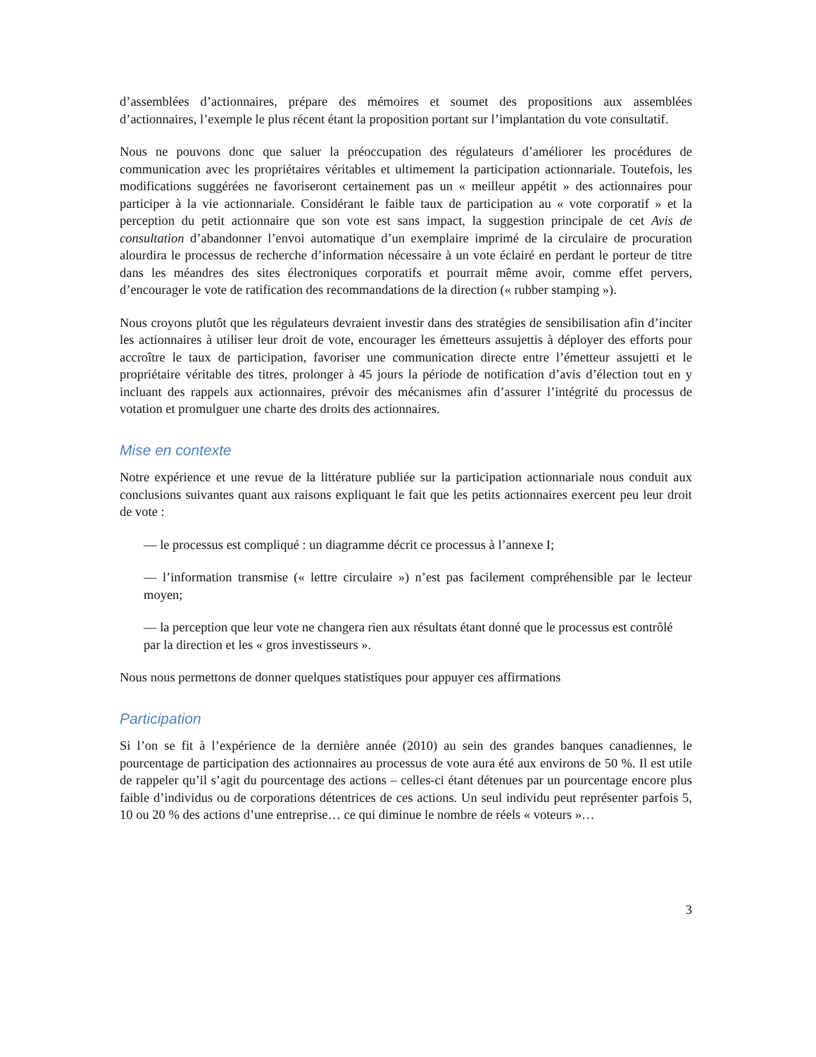d’assemblées d’actionnaires, prépare des mémoires et soumet des propositions aux assemblées d’actionnaires, l’exemple le plus récent étant la proposition portant sur l’implantation du vote consultatif.
Nous ne pouvons donc que saluer la préoccupation des régulateurs d’améliorer les procédures de communication avec les propriétaires véritables et ultimement la participation actionnariale. Toutefois, les modifications suggérées ne favoriseront certainement pas un « meilleur appétit » des actionnaires pour participer à la vie actionnariale. Considérant le faible taux de participation au « vote corporatif » et la perception du petit actionnaire que son vote est sans impact, la suggestion principale de cet Avis de consultation d’abandonner l’envoi automatique d’un exemplaire imprimé de la circulaire de procuration alourdira le processus de recherche d’information nécessaire à un vote éclairé en perdant le porteur de titre dans les méandres des sites électroniques corporatifs et pourrait même avoir, comme effet pervers, d’encourager le vote de ratification des recommandations de la direction (« rubber stamping »).
Nous croyons plutôt que les régulateurs devraient investir dans des stratégies de sensibilisation afin d’inciter les actionnaires à utiliser leur droit de vote, encourager les émetteurs assujettis à déployer des efforts pour accroître le taux de participation, favoriser une communication directe entre l’émetteur assujetti et le propriétaire véritable des titres, prolonger à 45 jours la période de notification d’avis d’élection tout en y incluant des rappels aux actionnaires, prévoir des mécanismes afin d’assurer l’intégrité du processus de votation et promulguer une charte des droits des actionnaires.
Mise en contexte
Notre expérience et une revue de la littérature publiée sur la participation actionnariale nous conduit aux conclusions suivantes quant aux raisons expliquant le fait que les petits actionnaires exercent peu leur droit de vote :
— le processus est compliqué : un diagramme décrit ce processus à l’annexe I;
— l’information transmise (« lettre circulaire ») n’est pas facilement compréhensible par le lecteur moyen;
— la perception que leur vote ne changera rien aux résultats étant donné que le processus est contrôlé par la direction et les « gros investisseurs ».
Nous nous permettons de donner quelques statistiques pour appuyer ces affirmations
Participation
Si l’on se fit à l’expérience de la dernière année (2010) au sein des grandes banques canadiennes, le pourcentage de participation des actionnaires au processus de vote aura été aux environs de 50 %. Il est utile de rappeler qu’il s’agit du pourcentage des actions – celles-ci étant détenues par un pourcentage encore plus faible d’individus ou de corporations détentrices de ces actions. Un seul individu peut représenter parfois 5, 10 ou 20 % des actions d’une entreprise… ce qui diminue le nombre de réels « voteurs »…
3